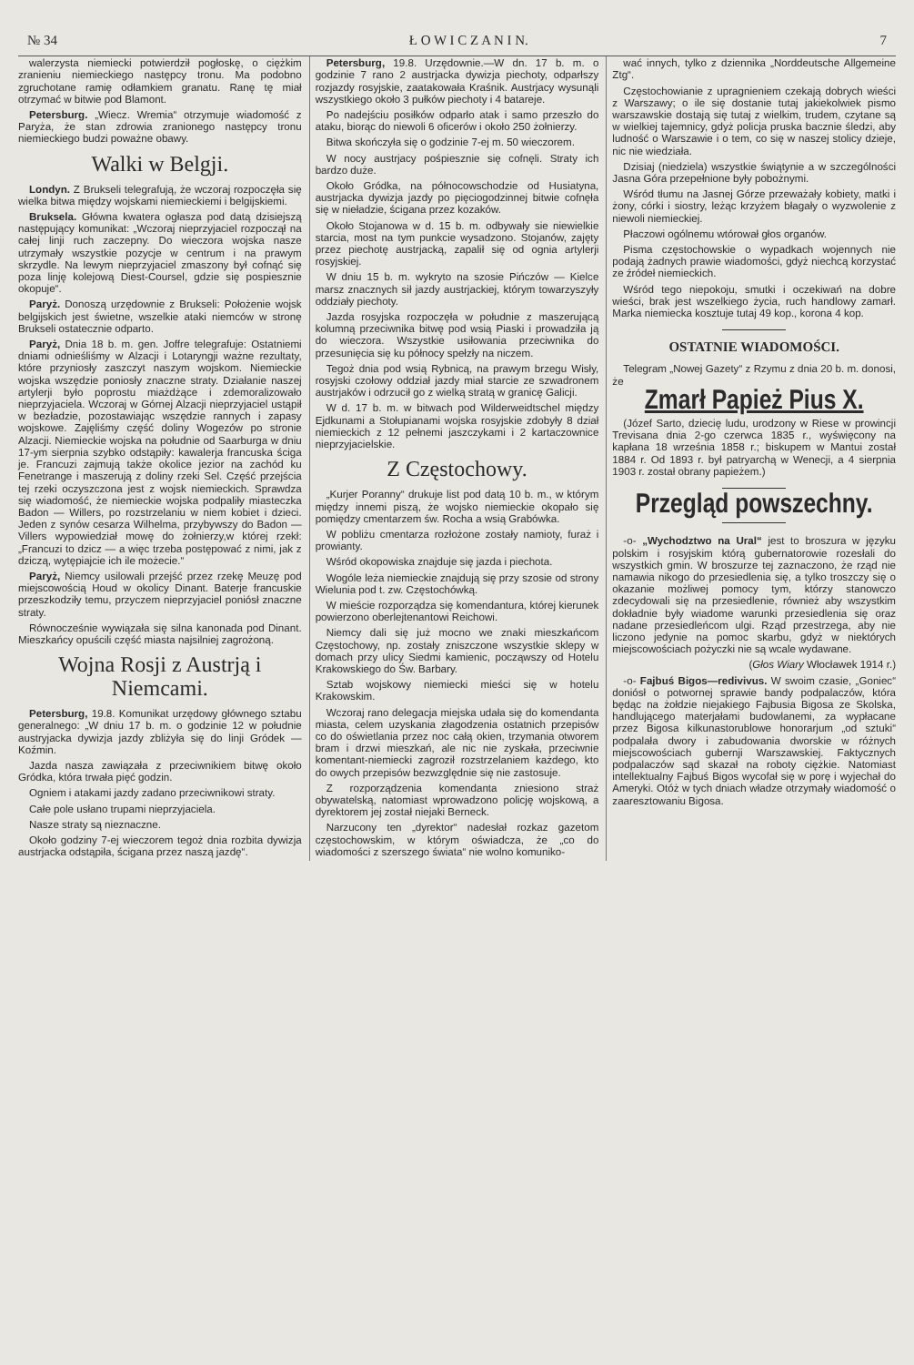№ 34 Ł O W I C Z A N I N. 7
walerzysta niemiecki potwierdził pogłoskę, o ciężkim zranieniu niemieckiego następcy tronu. Ma podobno zgruchotane ramię odłamkiem granatu. Ranę tę miał otrzymać w bitwie pod Blamont.
Petersburg. „Wiecz. Wremia“ otrzymuje wiadomość z Paryża, że stan zdrowia zranionego następcy tronu niemieckiego budzi poważne obawy.
Walki w Belgji.
Londyn. Z Brukseli telegrafują, że wczoraj rozpoczęła się wielka bitwa między wojskami niemieckiemi i belgijskiemi.
Bruksela. Główna kwatera ogłasza pod datą dzisiejszą następujący komunikat: „Wczoraj nieprzyjaciel rozpoczął na całej linji ruch zaczepny. Do wieczora wojska nasze utrzymały wszystkie pozycje w centrum i na prawym skrzydle. Na lewym nieprzyjaciel zmaszony był cofnąć się poza linję kolejową Diest-Coursel, gdzie się pospiesznie okopuje“.
Paryż. Donoszą urzędownie z Brukseli: Położenie wojsk belgijskich jest świetne, wszelkie ataki niemców w stronę Brukseli ostatecznie odparto.
Paryż, Dnia 18 b. m. gen. Joffre telegrafuje: Ostatniemi dniami odnieśliśmy w Alzacji i Lotaryngji ważne rezultaty, które przyniosły zaszczyt naszym wojskom. Niemieckie wojska wszędzie poniosły znaczne straty. Działanie naszej artylerji było poprostu miażdżące i zdemoralizowało nieprzyjaciela. Wczoraj w Górnej Alzacji nieprzyjaciel ustąpił w bezładzie, pozostawiając wszędzie rannych i zapasy wojskowe. Zajęliśmy część doliny Wogezów po stronie Alzacji. Niemieckie wojska na południe od Saarburga w dniu 17-ym sierpnia szybko odstąpiły: kawalerja francuska ściga je. Francuzi zajmują także okolice jezior na zachód ku Fenetrange i maszerują z doliny rzeki Sel. Część przejścia tej rzeki oczyszczona jest z wojsk niemieckich. Sprawdza się wiadomość, że niemieckie wojska podpaliły miasteczka Badon — Willers, po rozstrzelaniu w niem kobiet i dzieci. Jeden z synów cesarza Wilhelma, przybywszy do Badon — Villers wypowiedział mowę do żołnierzy,w której rzekł: „Francuzi to dzicz — a więc trzeba postępować z nimi, jak z dziczą, wytępiajcie ich ile możecie.“
Paryż, Niemcy usilowali przejść przez rzekę Meuzę pod miejscowością Houd w okolicy Dinant. Baterje francuskie przeszkodziły temu, przyczem nieprzyjaciel poniósł znaczne straty.
Równocześnie wywiązała się silna kanonada pod Dinant. Mieszkańcy opuścili część miasta najsilniej zagrożoną.
Wojna Rosji z Austrją i Niemcami.
Petersburg, 19.8. Komunikat urzędowy głównego sztabu generalnego: „W dniu 17 b. m. o godzinie 12 w południe austryjacka dywizja jazdy zbliżyła się do linji Gródek — Koźmin.
Jazda nasza zawiązała z przeciwnikiem bitwę około Gródka, która trwała pięć godzin.
Ogniem i atakami jazdy zadano przeciwnikowi straty.
Całe pole usłano trupami nieprzyjaciela.
Nasze straty są nieznaczne.
Około godziny 7-ej wieczorem tegoż dnia rozbita dywizja austrjacka odstąpiła, ścigana przez naszą jazdę“.
Petersburg, 19.8. Urzędownie.—W dn. 17 b. m. o godzinie 7 rano 2 austrjacka dywizja piechoty, odparłszy rozjazdy rosyjskie, zaatakowała Kraśnik. Austrjacy wysunąli wszystkiego około 3 pułków piechoty i 4 batareje.
Po nadejściu posiłków odparło atak i samo przeszło do ataku, biorąc do niewoli 6 oficerów i około 250 żołnierzy.
Bitwa skończyła się o godzinie 7-ej m. 50 wieczorem.
W nocy austrjacy pośpiesznie się cofnęli. Straty ich bardzo duże.
Około Gródka, na północowschodzie od Husiatyna, austrjacka dywizja jazdy po pięciogodzinnej bitwie cofnęła się w nieładzie, ścigana przez kozaków.
Około Stojanowa w d. 15 b. m. odbywały sie niewielkie starcia, most na tym punkcie wysadzono. Stojanów, zajęty przez piechotę austrjacką, zapalił się od ognia artylerji rosyjskiej.
W dniu 15 b. m. wykryto na szosie Pińczów — Kielce marsz znacznych sił jazdy austrjackiej, którym towarzyszyły oddziały piechoty.
Jazda rosyjska rozpoczęła w południe z maszerującą kolumną przeciwnika bitwę pod wsią Piaski i prowadziła ją do wieczora. Wszystkie usiłowania przeciwnika do przesunięcia się ku północy spełzły na niczem.
Tegoż dnia pod wsią Rybnicą, na prawym brzegu Wisły, rosyjski czołowy oddział jazdy miał starcie ze szwadronem austrjaków i odrzucił go z wielką stratą w granicę Galicji.
W d. 17 b. m. w bitwach pod Wilderweidtschel między Ejdkunami a Stołupianami wojska rosyjskie zdobyły 8 dział niemieckich z 12 pełnemi jaszczykami i 2 kartaczownice nieprzyjacielskie.
Z Częstochowy.
„Kurjer Poranny“ drukuje list pod datą 10 b. m., w którym między innemi piszą, że wojsko niemieckie okopało się pomiędzy cmentarzem św. Rocha a wsią Grabówka.
W pobliżu cmentarza rozłożone zostały namioty, furaż i prowianty.
Wśród okopowiska znajduje się jazda i piechota.
Wogóle leża niemieckie znajdują się przy szosie od strony Wielunia pod t. zw. Częstochówką.
W mieście rozporządza się komendantura, której kierunek powierzono oberlejtenantowi Reichowi.
Niemcy dali się już mocno we znaki mieszkańcom Częstochowy, np. zostały zniszczone wszystkie sklepy w domach przy ulicy Siedmi kamienic, począwszy od Hotelu Krakowskiego do Św. Barbary.
Sztab wojskowy niemiecki mieści się w hotelu Krakowskim.
Wczoraj rano delegacja miejska udała się do komendanta miasta, celem uzyskania złagodzenia ostatnich przepisów co do oświetlania przez noc całą okien, trzymania otworem bram i drzwi mieszkań, ale nic nie zyskała, przeciwnie komentant-niemiecki zagroził rozstrzelaniem każdego, kto do owych przepisów bezwzględnie się nie zastosuje.
Z rozporządzenia komendanta zniesiono straż obywatelską, natomiast wprowadzono policję wojskową, a dyrektorem jej został niejaki Berneck.
Narzucony ten „dyrektor“ nadesłał rozkaz gazetom częstochowskim, w którym oświadcza, że „co do wiadomości z szerszego świata“ nie wolno komuniko-
wać innych, tylko z dziennika „Norddeutsche Allgemeine Ztg“.
Częstochowianie z upragnieniem czekają dobrych wieści z Warszawy; o ile się dostanie tutaj jakiekolwiek pismo warszawskie dostają się tutaj z wielkim, trudem, czytane są w wielkiej tajemnicy, gdyż policja pruska bacznie śledzi, aby ludność o Warszawie i o tem, co się w naszej stolicy dzieje, nic nie wiedziała.
Dzisiaj (niedziela) wszystkie świątynie a w szczególności Jasna Góra przepełnione były pobożnymi.
Wśród tłumu na Jasnej Górze przeważały kobiety, matki i żony, córki i siostry, leżąc krzyżem błagały o wyzwolenie z niewoli niemieckiej.
Płaczowi ogólnemu wtórował głos organów.
Pisma częstochowskie o wypadkach wojennych nie podają żadnych prawie wiadomości, gdyż niechcą korzystać ze źródeł niemieckich.
Wśród tego niepokoju, smutki i oczekiwań na dobre wieści, brak jest wszelkiego życia, ruch handlowy zamarł. Marka niemiecka kosztuje tutaj 49 kop., korona 4 kop.
OSTATNIE WIADOMOŚCI.
Telegram „Nowej Gazety“ z Rzymu z dnia 20 b. m. donosi, że
Zmarł Papież Pius X.
(Józef Sarto, dziecię ludu, urodzony w Riese w prowincji Trevisana dnia 2-go czerwca 1835 r., wyświęcony na kapłana 18 września 1858 r.; biskupem w Mantui został 1884 r. Od 1893 r. był patryarchą w Wenecji, a 4 sierpnia 1903 r. został obrany papieżem.)
Przegląd powszechny.
-o- „Wychodztwo na Ural“ jest to broszura w języku polskim i rosyjskim którą gubernatorowie rozesłali do wszystkich gmin. W broszurze tej zaznaczono, że rząd nie namawia nikogo do przesiedlenia się, a tylko troszczy się o okazanie możliwej pomocy tym, którzy stanowczo zdecydowali się na przesiedlenie, również aby wszystkim dokładnie były wiadome warunki przesiedlenia się oraz nadane przesiedleńcom ulgi. Rząd przestrzega, aby nie liczono jedynie na pomoc skarbu, gdyż w niektórych miejscowościach pożyczki nie są wcale wydawane.
(Głos Wiary Włocławek 1914 r.)
-o- Fajbuś Bigos—redivivus. W swoim czasie, „Goniec“ doniósł o potwornej sprawie bandy podpalaczów, która będąc na żołdzie niejakiego Fajbusia Bigosa ze Skolska, handlującego materjałami budowlanemi, za wypłacane przez Bigosa kilkunastorublowe honorarjum „od sztuki“ podpalała dwory i zabudowania dworskie w różnych miejscowościach gubernji Warszawskiej. Faktycznych podpalaczów sąd skazał na roboty ciężkie. Natomiast intellektualny Fajbuś Bigos wycofał się w porę i wyjechał do Ameryki. Otóż w tych dniach władze otrzymały wiadomość o zaaresztowaniu Bigosa.